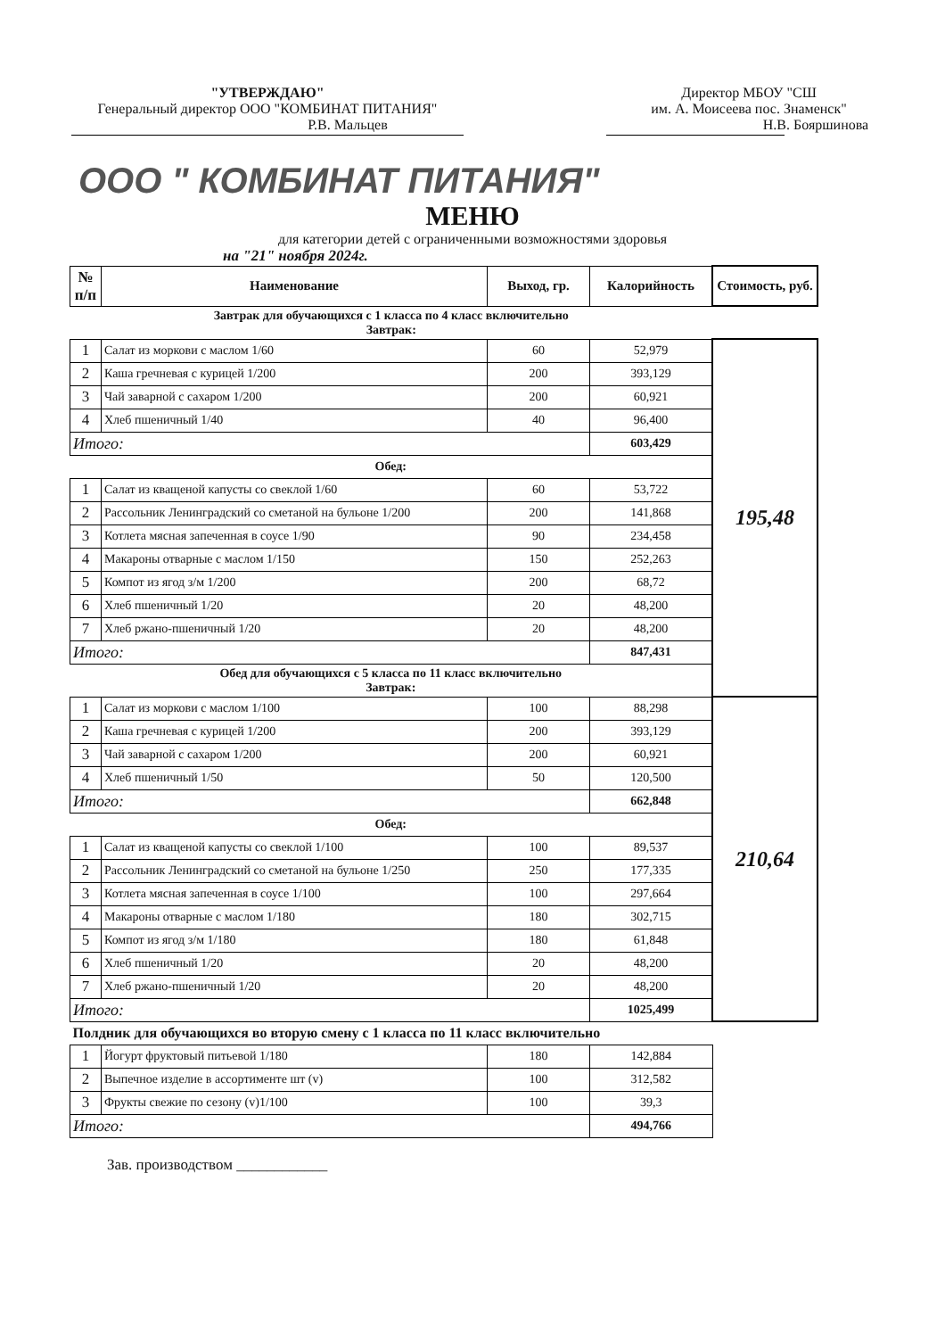"УТВЕРЖДАЮ"
Генеральный директор ООО "КОМБИНАТ ПИТАНИЯ"
Р.В. Мальцев
Директор МБОУ "СШ
им. А. Моисеева пос. Знаменск"
Н.В. Бояршинова
ООО " КОМБИНАТ ПИТАНИЯ"
МЕНЮ
для категории детей с ограниченными возможностями здоровья
на "21" ноября 2024г.
| № п/п | Наименование | Выход, гр. | Калорийность | Стоимость, руб. |
| --- | --- | --- | --- | --- |
| Завтрак для обучающихся с 1 класса по 4 класс включительно Завтрак: | | | | |
| 1 | Салат из моркови с маслом 1/60 | 60 | 52,979 | 195,48 |
| 2 | Каша гречневая с курицей 1/200 | 200 | 393,129 | |
| 3 | Чай заварной с сахаром 1/200 | 200 | 60,921 | |
| 4 | Хлеб пшеничный 1/40 | 40 | 96,400 | |
| Итого: | | | 603,429 | |
| Обед: | | | | |
| 1 | Салат из кващеной капусты со свеклой 1/60 | 60 | 53,722 | |
| 2 | Рассольник Ленинградский со сметаной на бульоне 1/200 | 200 | 141,868 | |
| 3 | Котлета мясная запеченная в соусе 1/90 | 90 | 234,458 | |
| 4 | Макароны отварные с маслом 1/150 | 150 | 252,263 | |
| 5 | Компот из ягод з/м 1/200 | 200 | 68,72 | |
| 6 | Хлеб пшеничный 1/20 | 20 | 48,200 | |
| 7 | Хлеб ржано-пшеничный 1/20 | 20 | 48,200 | |
| Итого: | | | 847,431 | |
| Обед для обучающихся с 5 класса по 11 класс включительно Завтрак: | | | | |
| 1 | Салат из моркови с маслом 1/100 | 100 | 88,298 | 210,64 |
| 2 | Каша гречневая с курицей 1/200 | 200 | 393,129 | |
| 3 | Чай заварной с сахаром 1/200 | 200 | 60,921 | |
| 4 | Хлеб пшеничный 1/50 | 50 | 120,500 | |
| Итого: | | | 662,848 | |
| Обед: | | | | |
| 1 | Салат из кващеной капусты со свеклой 1/100 | 100 | 89,537 | |
| 2 | Рассольник Ленинградский со сметаной на бульоне 1/250 | 250 | 177,335 | |
| 3 | Котлета мясная запеченная в соусе 1/100 | 100 | 297,664 | |
| 4 | Макароны отварные с маслом 1/180 | 180 | 302,715 | |
| 5 | Компот из ягод з/м 1/180 | 180 | 61,848 | |
| 6 | Хлеб пшеничный 1/20 | 20 | 48,200 | |
| 7 | Хлеб ржано-пшеничный 1/20 | 20 | 48,200 | |
| Итого: | | | 1025,499 | |
| Полдник для обучающихся во вторую смену с 1 класса по 11 класс включительно | | | | |
| 1 | Йогурт фруктовый питьевой 1/180 | 180 | 142,884 | |
| 2 | Выпечное изделие в ассортименте шт (v) | 100 | 312,582 | |
| 3 | Фрукты свежие по сезону (v)1/100 | 100 | 39,3 | |
| Итого: | | | 494,766 | |
Зав. производством ____________